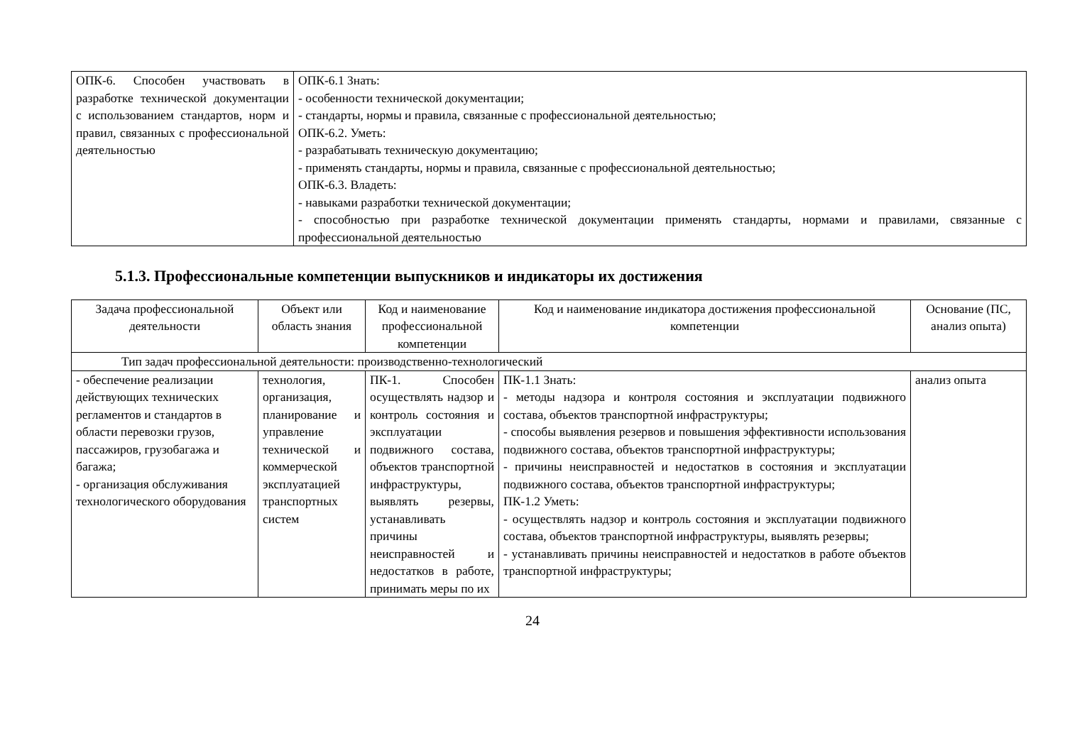| ОПК-6. Способен участвовать в разработке технической документации с использованием стандартов, норм и правил, связанных с профессиональной деятельностью | ОПК-6.1 Знать: - особенности технической документации; - стандарты, нормы и правила, связанные с профессиональной деятельностью; ОПК-6.2. Уметь: - разрабатывать техническую документацию; - применять стандарты, нормы и правила, связанные с профессиональной деятельностью; ОПК-6.3. Владеть: - навыками разработки технической документации; - способностью при разработке технической документации применять стандарты, нормами и правилами, связанные с профессиональной деятельностью |
5.1.3. Профессиональные компетенции выпускников и индикаторы их достижения
| Задача профессиональной деятельности | Объект или область знания | Код и наименование профессиональной компетенции | Код и наименование индикатора достижения профессиональной компетенции | Основание (ПС, анализ опыта) |
| --- | --- | --- | --- | --- |
| Тип задач профессиональной деятельности: производственно-технологический | | | | |
| - обеспечение реализации действующих технических регламентов и стандартов в области перевозки грузов, пассажиров, грузобагажа и багажа; - организация обслуживания технологического оборудования | технология, организация, планирование и управление технической и коммерческой эксплуатацией транспортных систем | ПК-1. Способен осуществлять надзор и контроль состояния и эксплуатации подвижного состава, объектов транспортной инфраструктуры, выявлять резервы, устанавливать причины неисправностей и недостатков в работе, принимать меры по их | ПК-1.1 Знать: - методы надзора и контроля состояния и эксплуатации подвижного состава, объектов транспортной инфраструктуры; - способы выявления резервов и повышения эффективности использования подвижного состава, объектов транспортной инфраструктуры; - причины неисправностей и недостатков в состояния и эксплуатации подвижного состава, объектов транспортной инфраструктуры; ПК-1.2 Уметь: - осуществлять надзор и контроль состояния и эксплуатации подвижного состава, объектов транспортной инфраструктуры, выявлять резервы; - устанавливать причины неисправностей и недостатков в работе объектов транспортной инфраструктуры; | анализ опыта |
24